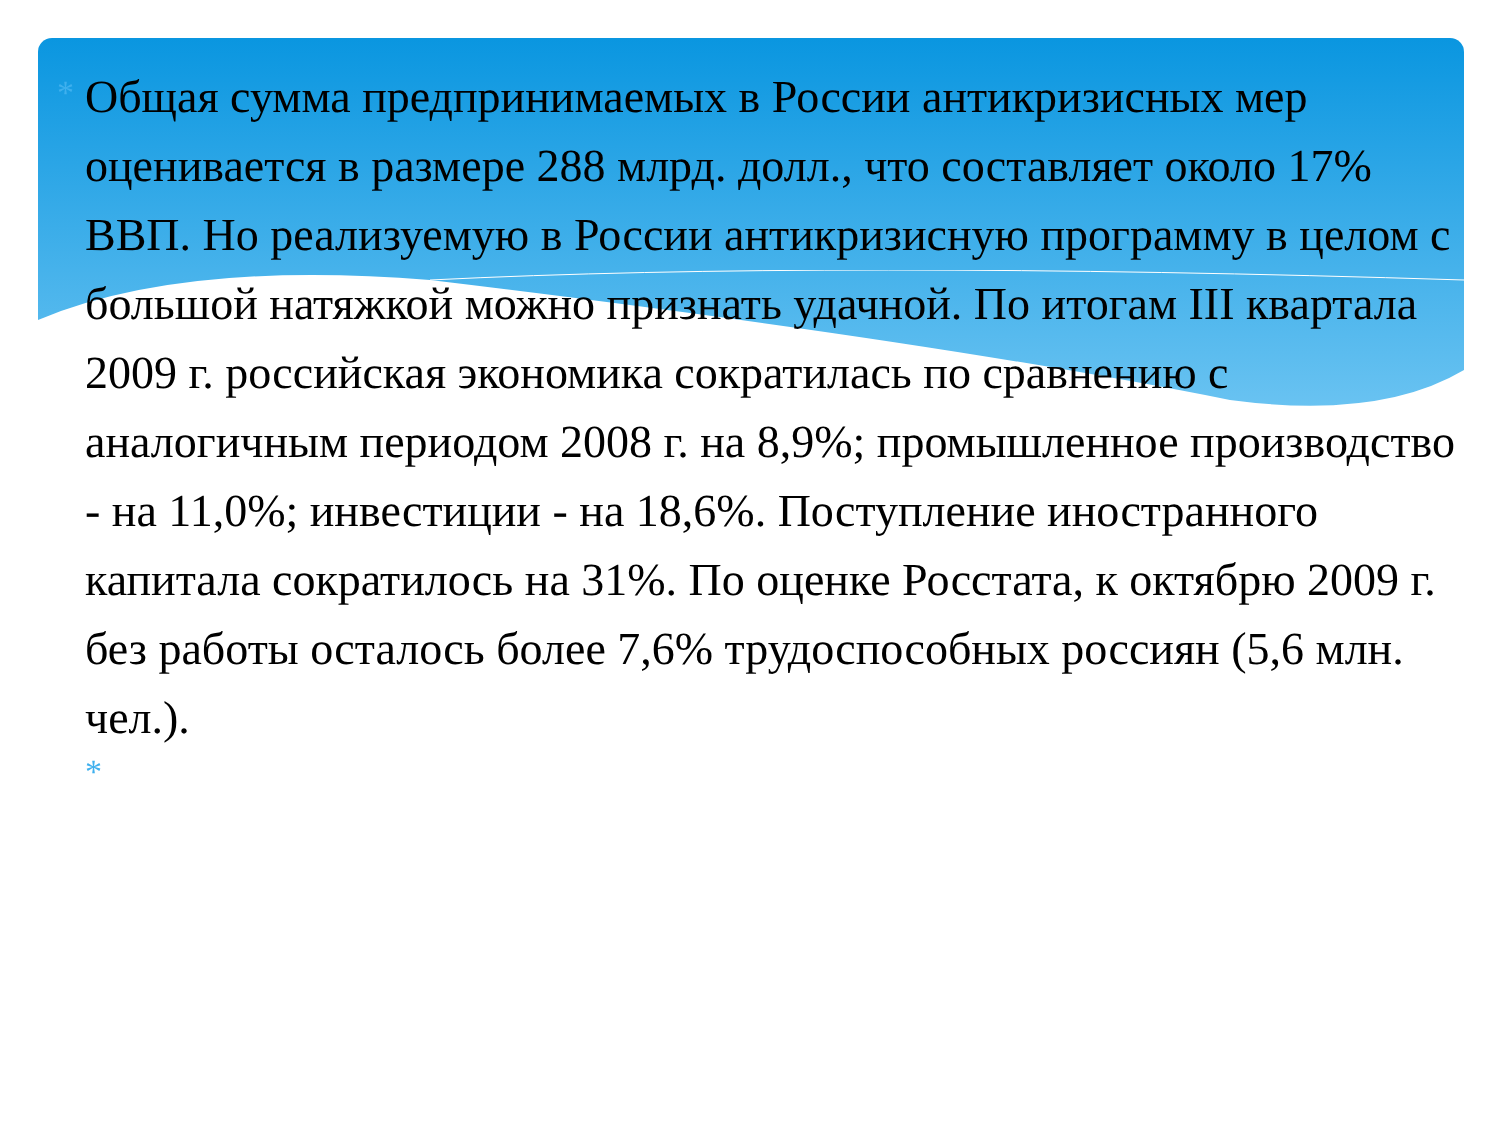* Общая сумма предпринимаемых в России антикризисных мер оценивается в размере 288 млрд. долл., что составляет около 17% ВВП. Но реализуемую в России антикризисную программу в целом с большой натяжкой можно признать удачной. По итогам III квартала 2009 г. российская экономика сократилась по сравнению с аналогичным периодом 2008 г. на 8,9%; промышленное производство - на 11,0%; инвестиции - на 18,6%. Поступление иностранного капитала сократилось на 31%. По оценке Росстата, к октябрю 2009 г. без работы осталось более 7,6% трудоспособных россиян (5,6 млн. чел.).
*